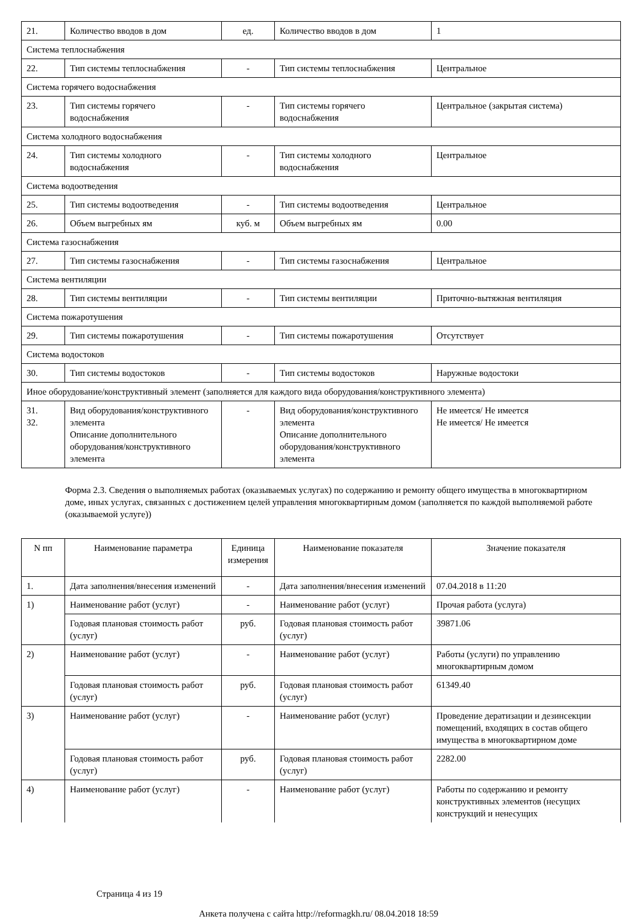| 21. | Количество вводов в дом | ед. | Количество вводов в дом | 1 |
| Система теплоснабжения | | | | |
| 22. | Тип системы теплоснабжения | - | Тип системы теплоснабжения | Центральное |
| Система горячего водоснабжения | | | | |
| 23. | Тип системы горячего водоснабжения | - | Тип системы горячего водоснабжения | Центральное (закрытая система) |
| Система холодного водоснабжения | | | | |
| 24. | Тип системы холодного водоснабжения | - | Тип системы холодного водоснабжения | Центральное |
| Система водоотведения | | | | |
| 25. | Тип системы водоотведения | - | Тип системы водоотведения | Центральное |
| 26. | Объем выгребных ям | куб. м | Объем выгребных ям | 0.00 |
| Система газоснабжения | | | | |
| 27. | Тип системы газоснабжения | - | Тип системы газоснабжения | Центральное |
| Система вентиляции | | | | |
| 28. | Тип системы вентиляции | - | Тип системы вентиляции | Приточно-вытяжная вентиляция |
| Система пожаротушения | | | | |
| 29. | Тип системы пожаротушения | - | Тип системы пожаротушения | Отсутствует |
| Система водостоков | | | | |
| 30. | Тип системы водостоков | - | Тип системы водостоков | Наружные водостоки |
| Иное оборудование/конструктивный элемент (заполняется для каждого вида оборудования/конструктивного элемента) | | | | |
| 31. 32. | Вид оборудования/конструктивного элемента Описание дополнительного оборудования/конструктивного элемента | - | Вид оборудования/конструктивного элемента Описание дополнительного оборудования/конструктивного элемента | Не имеется/ Не имеется Не имеется/ Не имеется |
Форма 2.3. Сведения о выполняемых работах (оказываемых услугах) по содержанию и ремонту общего имущества в многоквартирном доме, иных услугах, связанных с достижением целей управления многоквартирным домом (заполняется по каждой выполняемой работе (оказываемой услуге))
| N пп | Наименование параметра | Единица измерения | Наименование показателя | Значение показателя |
| --- | --- | --- | --- | --- |
| 1. | Дата заполнения/внесения изменений | - | Дата заполнения/внесения изменений | 07.04.2018 в 11:20 |
| 1) | Наименование работ (услуг) | - | Наименование работ (услуг) | Прочая работа (услуга) |
| | Годовая плановая стоимость работ (услуг) | руб. | Годовая плановая стоимость работ (услуг) | 39871.06 |
| 2) | Наименование работ (услуг) | - | Наименование работ (услуг) | Работы (услуги) по управлению многоквартирным домом |
| | Годовая плановая стоимость работ (услуг) | руб. | Годовая плановая стоимость работ (услуг) | 61349.40 |
| 3) | Наименование работ (услуг) | - | Наименование работ (услуг) | Проведение дератизации и дезинсекции помещений, входящих в состав общего имущества в многоквартирном доме |
| | Годовая плановая стоимость работ (услуг) | руб. | Годовая плановая стоимость работ (услуг) | 2282.00 |
| 4) | Наименование работ (услуг) | - | Наименование работ (услуг) | Работы по содержанию и ремонту конструктивных элементов (несущих конструкций и ненесущих |
Страница 4 из 19
Анкета получена с сайта http://reformagkh.ru/ 08.04.2018 18:59